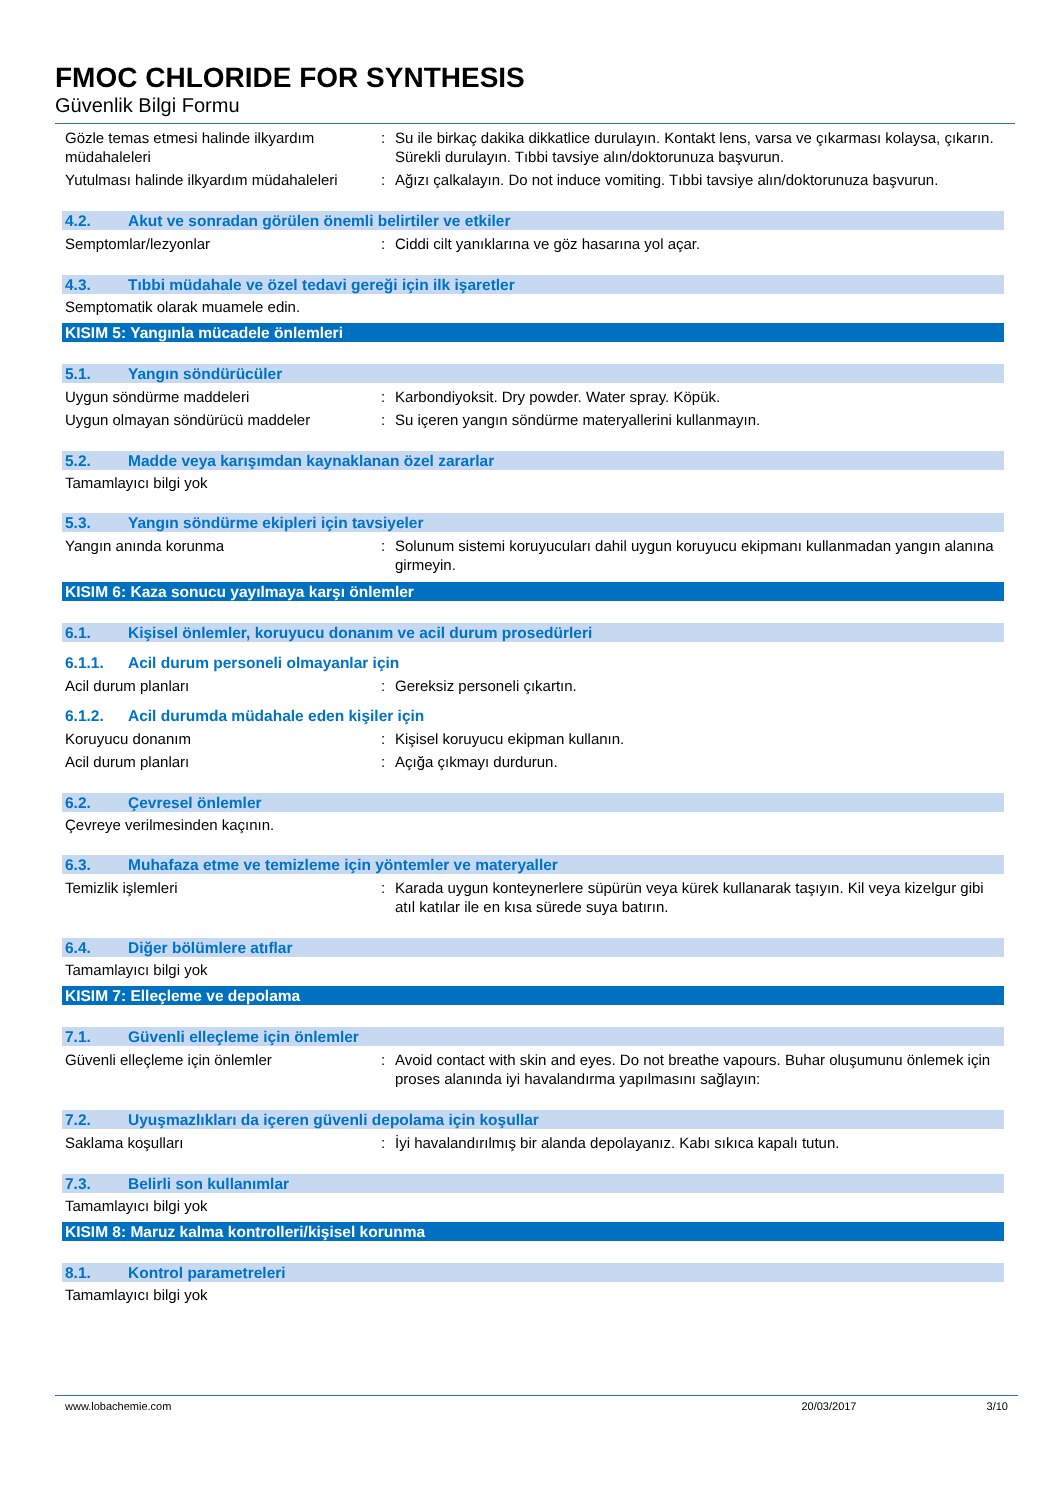FMOC CHLORIDE FOR SYNTHESIS
Güvenlik Bilgi Formu
Gözle temas etmesi halinde ilkyardım müdahaleleri
: Su ile birkaç dakika dikkatlice durulayın. Kontakt lens, varsa ve çıkarması kolaysa, çıkarın. Sürekli durulayın. Tıbbi tavsiye alın/doktorunuza başvurun.
Yutulması halinde ilkyardım müdahaleleri
: Ağızı çalkalayın. Do not induce vomiting. Tıbbi tavsiye alın/doktorunuza başvurun.
4.2. Akut ve sonradan görülen önemli belirtiler ve etkiler
Semptomlar/lezyonlar : Ciddi cilt yanıklarına ve göz hasarına yol açar.
4.3. Tıbbi müdahale ve özel tedavi gereği için ilk işaretler
Semptomatik olarak muamele edin.
KISIM 5: Yangınla mücadele önlemleri
5.1. Yangın söndürücüler
Uygun söndürme maddeleri : Karbondiyoksit. Dry powder. Water spray. Köpük.
Uygun olmayan söndürücü maddeler : Su içeren yangın söndürme materyallerini kullanmayın.
5.2. Madde veya karışımdan kaynaklanan özel zararlar
Tamamlayıcı bilgi yok
5.3. Yangın söndürme ekipleri için tavsiyeler
Yangın anında korunma : Solunum sistemi koruyucuları dahil uygun koruyucu ekipmanı kullanmadan yangın alanına girmeyin.
KISIM 6: Kaza sonucu yayılmaya karşı önlemler
6.1. Kişisel önlemler, koruyucu donanım ve acil durum prosedürleri
6.1.1. Acil durum personeli olmayanlar için
Acil durum planları : Gereksiz personeli çıkartın.
6.1.2. Acil durumda müdahale eden kişiler için
Koruyucu donanım : Kişisel koruyucu ekipman kullanın.
Acil durum planları : Açığa çıkmayı durdurun.
6.2. Çevresel önlemler
Çevreye verilmesinden kaçının.
6.3. Muhafaza etme ve temizleme için yöntemler ve materyaller
Temizlik işlemleri : Karada uygun konteynerlere süpürün veya kürek kullanarak taşıyın. Kil veya kizelgur gibi atıl katılar ile en kısa sürede suya batırın.
6.4. Diğer bölümlere atıflar
Tamamlayıcı bilgi yok
KISIM 7: Elleçleme ve depolama
7.1. Güvenli elleçleme için önlemler
Güvenli elleçleme için önlemler : Avoid contact with skin and eyes. Do not breathe vapours. Buhar oluşumunu önlemek için proses alanında iyi havalandırma yapılmasını sağlayın:
7.2. Uyuşmazlıkları da içeren güvenli depolama için koşullar
Saklama koşulları : İyi havalandırılmış bir alanda depolayanız. Kabı sıkıca kapalı tutun.
7.3. Belirli son kullanımlar
Tamamlayıcı bilgi yok
KISIM 8: Maruz kalma kontrolleri/kişisel korunma
8.1. Kontrol parametreleri
Tamamlayıcı bilgi yok
www.lobachemie.com 20/03/2017 3/10